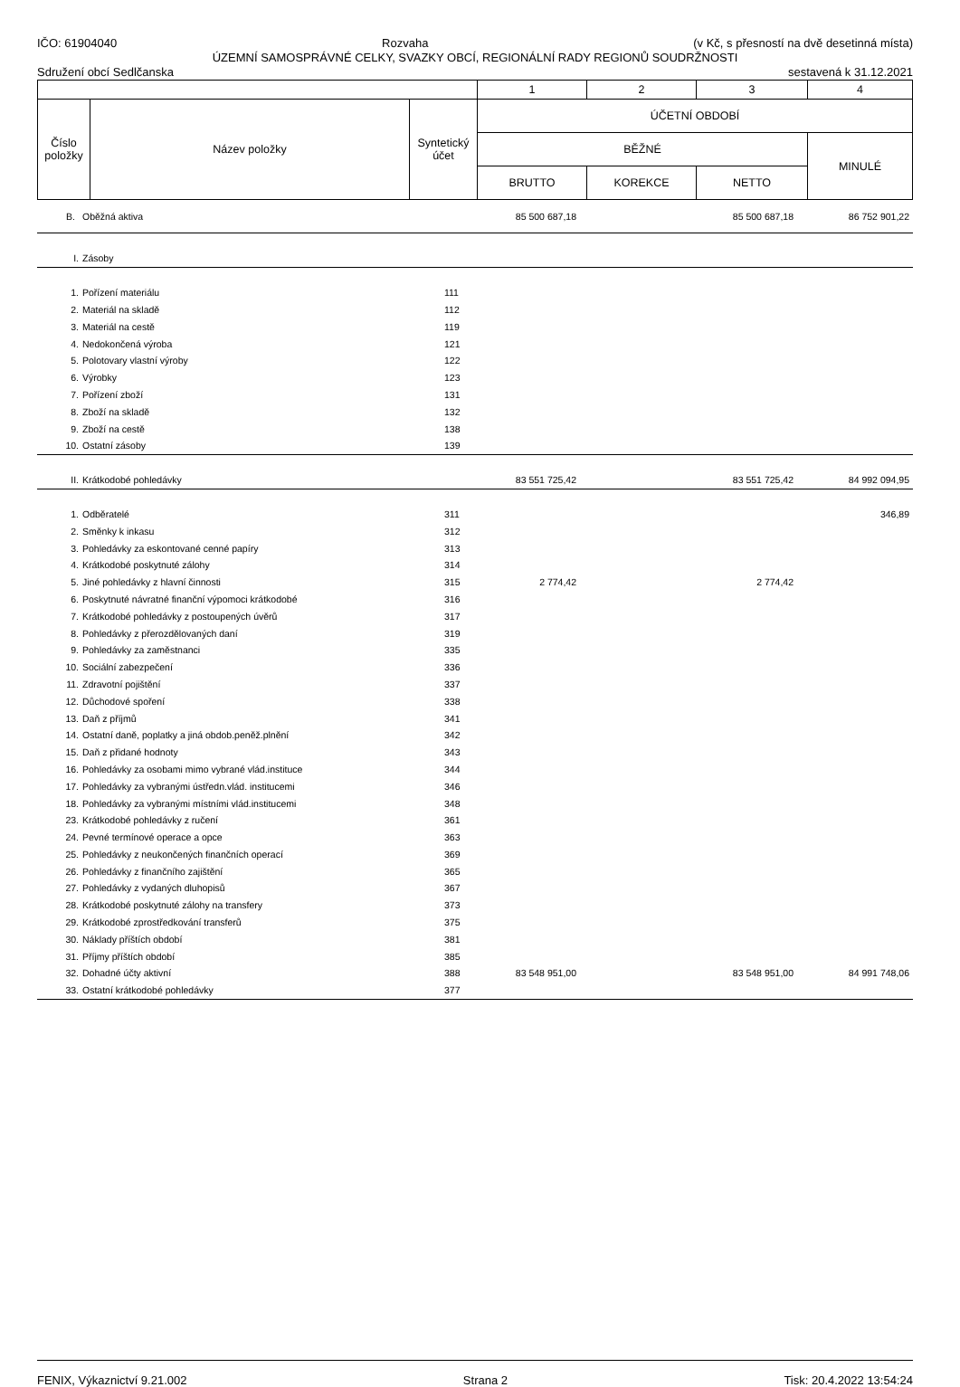IČO: 61904040 Rozvaha (v Kč, s přesností na dvě desetinná místa)
ÚZEMNÍ SAMOSPRÁVNÉ CELKY, SVAZKY OBCÍ, REGIONÁLNÍ RADY REGIONŮ SOUDRŽNOSTI
Sdružení obcí Sedlčanska sestavená k 31.12.2021
| | | | 1 | 2 | 3 | 4 |
| Číslo položky | Název položky | Syntetický účet | ÚČETNÍ OBDOBÍ | | | |
| | | | BĚŽNÉ | | | MINULÉ |
| | | | BRUTTO | KOREKCE | NETTO | |
| B. | Oběžná aktiva | | 85 500 687,18 | | 85 500 687,18 | 86 752 901,22 |
| I. | Zásoby | | | | | |
| 1. | Pořízení materiálu | 111 | | | | |
| 2. | Materiál na skladě | 112 | | | | |
| 3. | Materiál na cestě | 119 | | | | |
| 4. | Nedokončená výroba | 121 | | | | |
| 5. | Polotovary vlastní výroby | 122 | | | | |
| 6. | Výrobky | 123 | | | | |
| 7. | Pořízení zboží | 131 | | | | |
| 8. | Zboží na skladě | 132 | | | | |
| 9. | Zboží na cestě | 138 | | | | |
| 10. | Ostatní zásoby | 139 | | | | |
| II. | Krátkodobé pohledávky | | 83 551 725,42 | | 83 551 725,42 | 84 992 094,95 |
| 1. | Odběratelé | 311 | | | | 346,89 |
| 2. | Směnky k inkasu | 312 | | | | |
| 3. | Pohledávky za eskontované cenné papíry | 313 | | | | |
| 4. | Krátkodobé poskytnuté zálohy | 314 | | | | |
| 5. | Jiné pohledávky z hlavní činnosti | 315 | 2 774,42 | | 2 774,42 | |
| 6. | Poskytnuté návratné finanční výpomoci krátkodobé | 316 | | | | |
| 7. | Krátkodobé pohledávky z postoupených úvěrů | 317 | | | | |
| 8. | Pohledávky z přerozdělovaných daní | 319 | | | | |
| 9. | Pohledávky za zaměstnanci | 335 | | | | |
| 10. | Sociální zabezpečení | 336 | | | | |
| 11. | Zdravotní pojištění | 337 | | | | |
| 12. | Důchodové spoření | 338 | | | | |
| 13. | Daň z příjmů | 341 | | | | |
| 14. | Ostatní daně, poplatky a jiná obdob.peněž.plnění | 342 | | | | |
| 15. | Daň z přidané hodnoty | 343 | | | | |
| 16. | Pohledávky za osobami mimo vybrané vlád.instituce | 344 | | | | |
| 17. | Pohledávky za vybranými ústředn.vlád. institucemi | 346 | | | | |
| 18. | Pohledávky za vybranými místními vlád.institucemi | 348 | | | | |
| 23. | Krátkodobé pohledávky z ručení | 361 | | | | |
| 24. | Pevné termínové operace a opce | 363 | | | | |
| 25. | Pohledávky z neukončených finančních operací | 369 | | | | |
| 26. | Pohledávky z finančního zajištění | 365 | | | | |
| 27. | Pohledávky z vydaných dluhopisů | 367 | | | | |
| 28. | Krátkodobé poskytnuté zálohy na transfery | 373 | | | | |
| 29. | Krátkodobé zprostředkování transferů | 375 | | | | |
| 30. | Náklady příštích období | 381 | | | | |
| 31. | Příjmy příštích období | 385 | | | | |
| 32. | Dohadné účty aktivní | 388 | 83 548 951,00 | | 83 548 951,00 | 84 991 748,06 |
| 33. | Ostatní krátkodobé pohledávky | 377 | | | | |
FENIX, Výkaznictví 9.21.002 Strana 2 Tisk: 20.4.2022 13:54:24